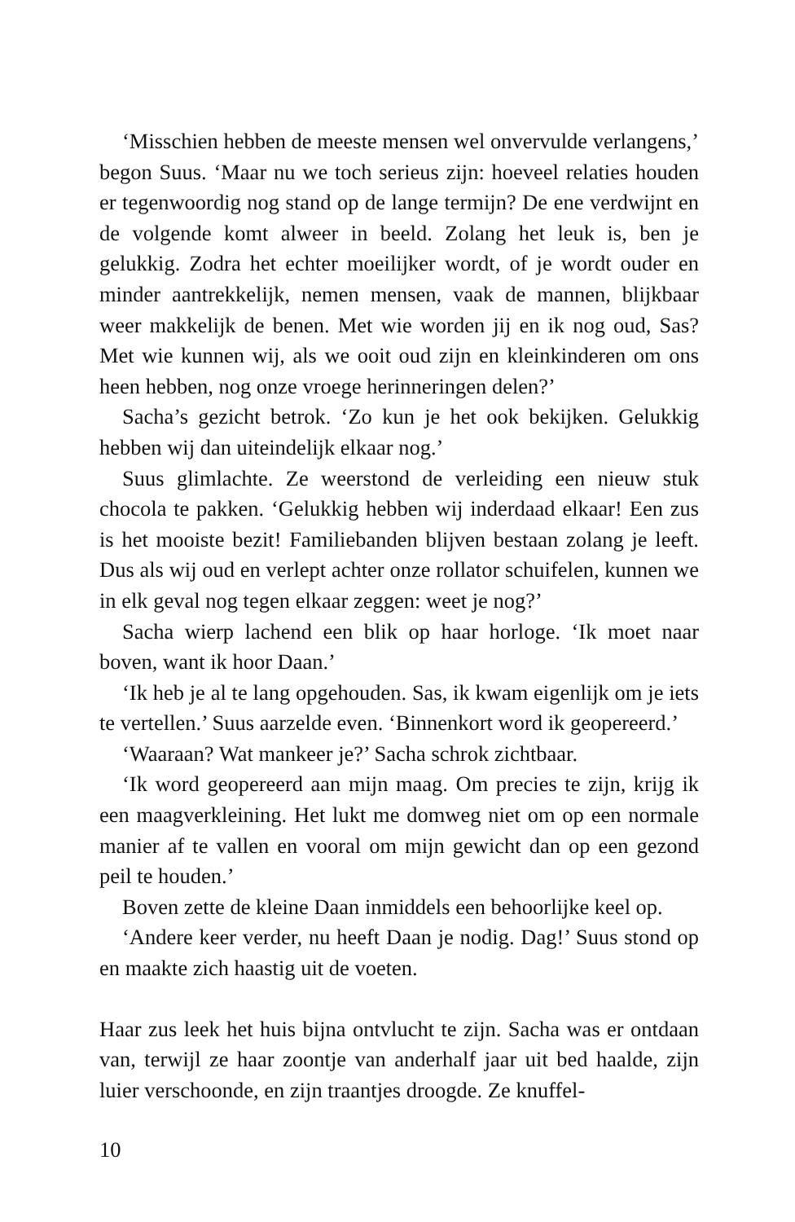‘Misschien hebben de meeste mensen wel onvervulde verlangens,’ begon Suus. ‘Maar nu we toch serieus zijn: hoeveel relaties houden er tegenwoordig nog stand op de lange termijn? De ene verdwijnt en de volgende komt alweer in beeld. Zolang het leuk is, ben je gelukkig. Zodra het echter moeilijker wordt, of je wordt ouder en minder aantrekkelijk, nemen mensen, vaak de mannen, blijkbaar weer makkelijk de benen. Met wie worden jij en ik nog oud, Sas? Met wie kunnen wij, als we ooit oud zijn en kleinkinderen om ons heen hebben, nog onze vroege herinneringen delen?’
Sacha’s gezicht betrok. ‘Zo kun je het ook bekijken. Gelukkig hebben wij dan uiteindelijk elkaar nog.’
Suus glimlachte. Ze weerstond de verleiding een nieuw stuk chocola te pakken. ‘Gelukkig hebben wij inderdaad elkaar! Een zus is het mooiste bezit! Familiebanden blijven bestaan zolang je leeft. Dus als wij oud en verlept achter onze rollator schuifelen, kunnen we in elk geval nog tegen elkaar zeggen: weet je nog?’
Sacha wierp lachend een blik op haar horloge. ‘Ik moet naar boven, want ik hoor Daan.’
‘Ik heb je al te lang opgehouden. Sas, ik kwam eigenlijk om je iets te vertellen.’ Suus aarzelde even. ‘Binnenkort word ik geopereerd.’
‘Waaraan? Wat mankeer je?’ Sacha schrok zichtbaar.
‘Ik word geopereerd aan mijn maag. Om precies te zijn, krijg ik een maagverkleining. Het lukt me domweg niet om op een normale manier af te vallen en vooral om mijn gewicht dan op een gezond peil te houden.’
Boven zette de kleine Daan inmiddels een behoorlijke keel op.
‘Andere keer verder, nu heeft Daan je nodig. Dag!’ Suus stond op en maakte zich haastig uit de voeten.
Haar zus leek het huis bijna ontvlucht te zijn. Sacha was er ontdaan van, terwijl ze haar zoontje van anderhalf jaar uit bed haalde, zijn luier verschoonde, en zijn traantjes droogde. Ze knuffel-
10